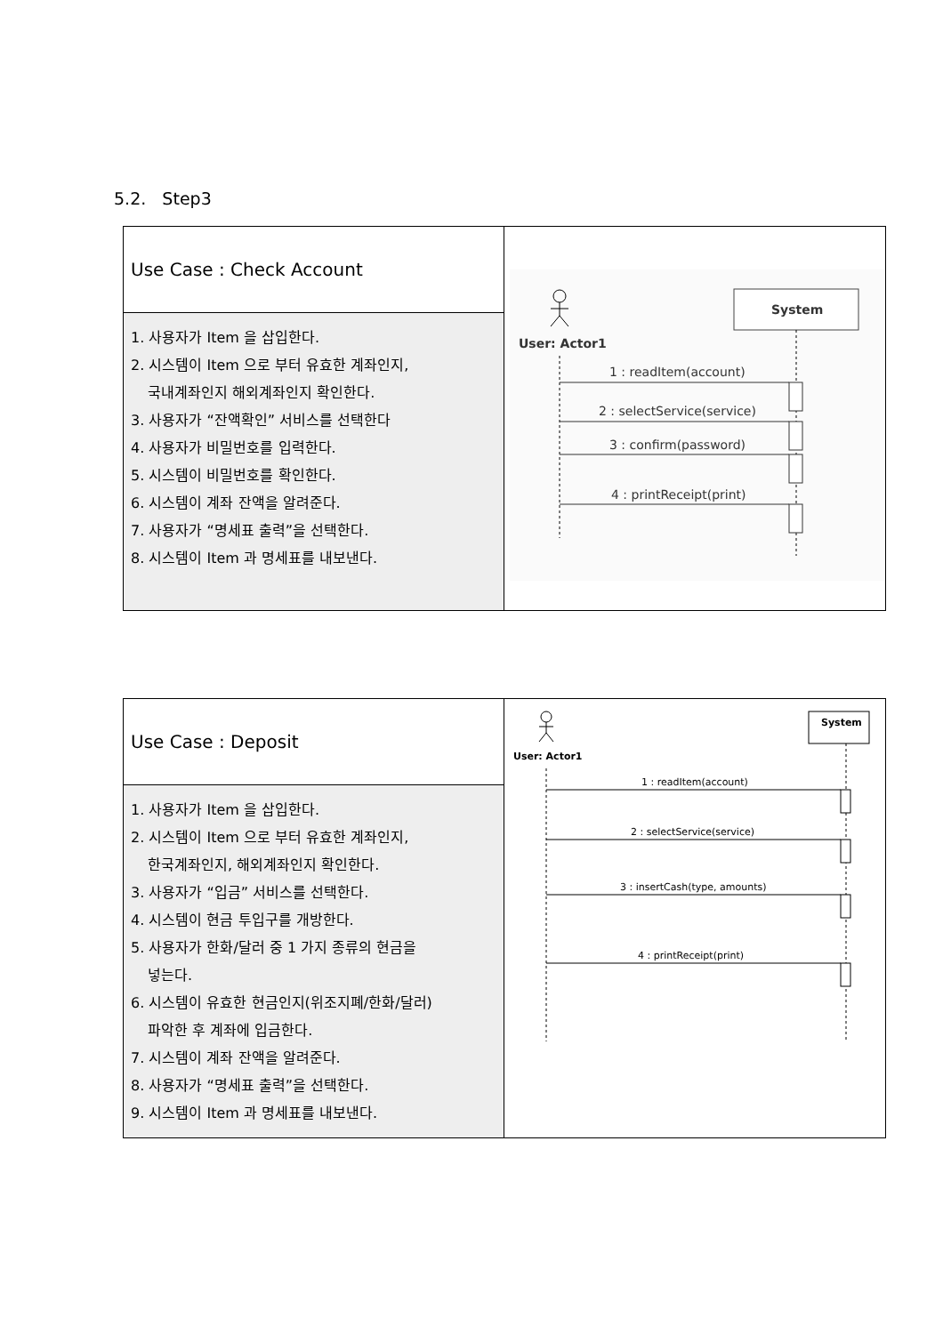5.2. Step3
| Use Case : Check Account | User: Actor1 System 1 : readItem(account) 2 : selectService(service) 3 : confirm(password) 4 : printReceipt(print) |
| 1. 사용자가 Item 을 삽입한다. 2. 시스템이 Item 으로 부터 유효한 계좌인지, 국내계좌인지 해외계좌인지 확인한다. 3. 사용자가 “잔액확인” 서비스를 선택한다 4. 사용자가 비밀번호를 입력한다. 5. 시스템이 비밀번호를 확인한다. 6. 시스템이 계좌 잔액을 알려준다. 7. 사용자가 “명세표 출력”을 선택한다. 8. 시스템이 Item 과 명세표를 내보낸다. | |
| Use Case : Deposit | User: Actor1 System 1 : readItem(account) 2 : selectService(service) 3 : insertCash(type, amounts) 4 : printReceipt(print) |
| 1. 사용자가 Item 을 삽입한다. 2. 시스템이 Item 으로 부터 유효한 계좌인지, 한국계좌인지, 해외계좌인지 확인한다. 3. 사용자가 “입금” 서비스를 선택한다. 4. 시스템이 현금 투입구를 개방한다. 5. 사용자가 한화/달러 중 1 가지 종류의 현금을 넣는다. 6. 시스템이 유효한 현금인지(위조지폐/한화/달러) 파악한 후 계좌에 입금한다. 7. 시스템이 계좌 잔액을 알려준다. 8. 사용자가 “명세표 출력”을 선택한다. 9. 시스템이 Item 과 명세표를 내보낸다. | |